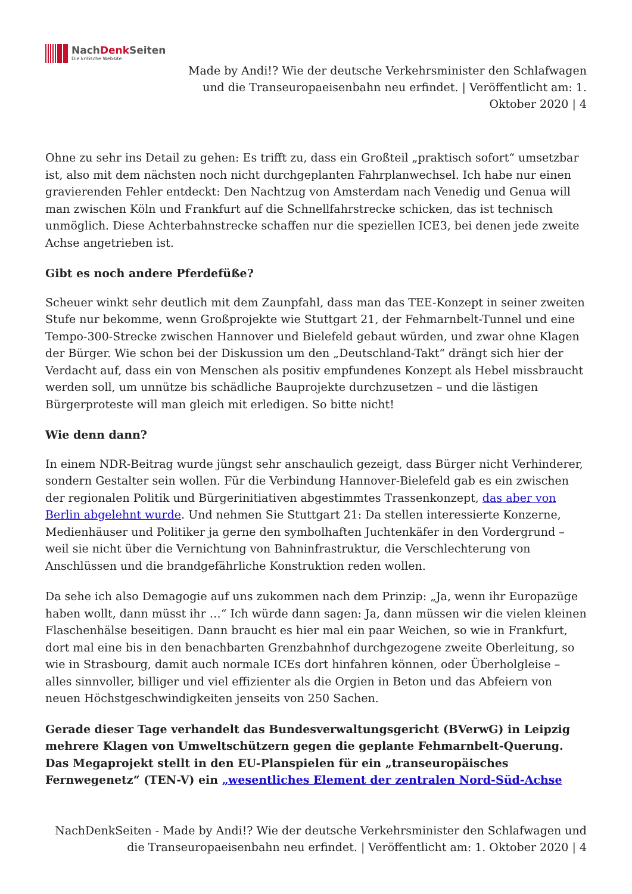NachDenk Seiten
Die kritische Website
Made by Andi!? Wie der deutsche Verkehrsminister den Schlafwagen und die Transeuropaeisenbahn neu erfindet. | Veröffentlicht am: 1. Oktober 2020 | 4
Ohne zu sehr ins Detail zu gehen: Es trifft zu, dass ein Großteil „praktisch sofort“ umsetzbar ist, also mit dem nächsten noch nicht durchgeplanten Fahrplanwechsel. Ich habe nur einen gravierenden Fehler entdeckt: Den Nachtzug von Amsterdam nach Venedig und Genua will man zwischen Köln und Frankfurt auf die Schnellfahrstrecke schicken, das ist technisch unmöglich. Diese Achterbahnstrecke schaffen nur die speziellen ICE3, bei denen jede zweite Achse angetrieben ist.
Gibt es noch andere Pferdefüße?
Scheuer winkt sehr deutlich mit dem Zaunpfahl, dass man das TEE-Konzept in seiner zweiten Stufe nur bekomme, wenn Großprojekte wie Stuttgart 21, der Fehmarnbelt-Tunnel und eine Tempo-300-Strecke zwischen Hannover und Bielefeld gebaut würden, und zwar ohne Klagen der Bürger. Wie schon bei der Diskussion um den „Deutschland-Takt“ drängt sich hier der Verdacht auf, dass ein von Menschen als positiv empfundenes Konzept als Hebel missbraucht werden soll, um unnütze bis schädliche Bauprojekte durchzusetzen – und die lästigen Bürgerproteste will man gleich mit erledigen. So bitte nicht!
Wie denn dann?
In einem NDR-Beitrag wurde jüngst sehr anschaulich gezeigt, dass Bürger nicht Verhinderer, sondern Gestalter sein wollen. Für die Verbindung Hannover-Bielefeld gab es ein zwischen der regionalen Politik und Bürgerinitiativen abgestimmtes Trassenkonzept, das aber von Berlin abgelehnt wurde. Und nehmen Sie Stuttgart 21: Da stellen interessierte Konzerne, Medienhäuser und Politiker ja gerne den symbolhaften Juchtenkäfer in den Vordergrund – weil sie nicht über die Vernichtung von Bahninfrastruktur, die Verschlechterung von Anschlüssen und die brandgefährliche Konstruktion reden wollen.
Da sehe ich also Demagogie auf uns zukommen nach dem Prinzip: „Ja, wenn ihr Europazüge haben wollt, dann müsst ihr …“ Ich würde dann sagen: Ja, dann müssen wir die vielen kleinen Flaschenhälse beseitigen. Dann braucht es hier mal ein paar Weichen, so wie in Frankfurt, dort mal eine bis in den benachbarten Grenzbahnhof durchgezogene zweite Oberleitung, so wie in Strasbourg, damit auch normale ICEs dort hinfahren können, oder Überholgleise – alles sinnvoller, billiger und viel effizienter als die Orgien in Beton und das Abfeiern von neuen Höchstgeschwindigkeiten jenseits von 250 Sachen.
Gerade dieser Tage verhandelt das Bundesverwaltungsgericht (BVerwG) in Leipzig mehrere Klagen von Umweltschützern gegen die geplante Fehmarnbelt-Querung. Das Megaprojekt stellt in den EU-Planspielen für ein „transeuropäisches Fernwegenetz“ (TEN-V) ein „wesentliches Element der zentralen Nord-Süd-Achse
NachDenkSeiten - Made by Andi!? Wie der deutsche Verkehrsminister den Schlafwagen und die Transeuropaeisenbahn neu erfindet. | Veröffentlicht am: 1. Oktober 2020 | 4